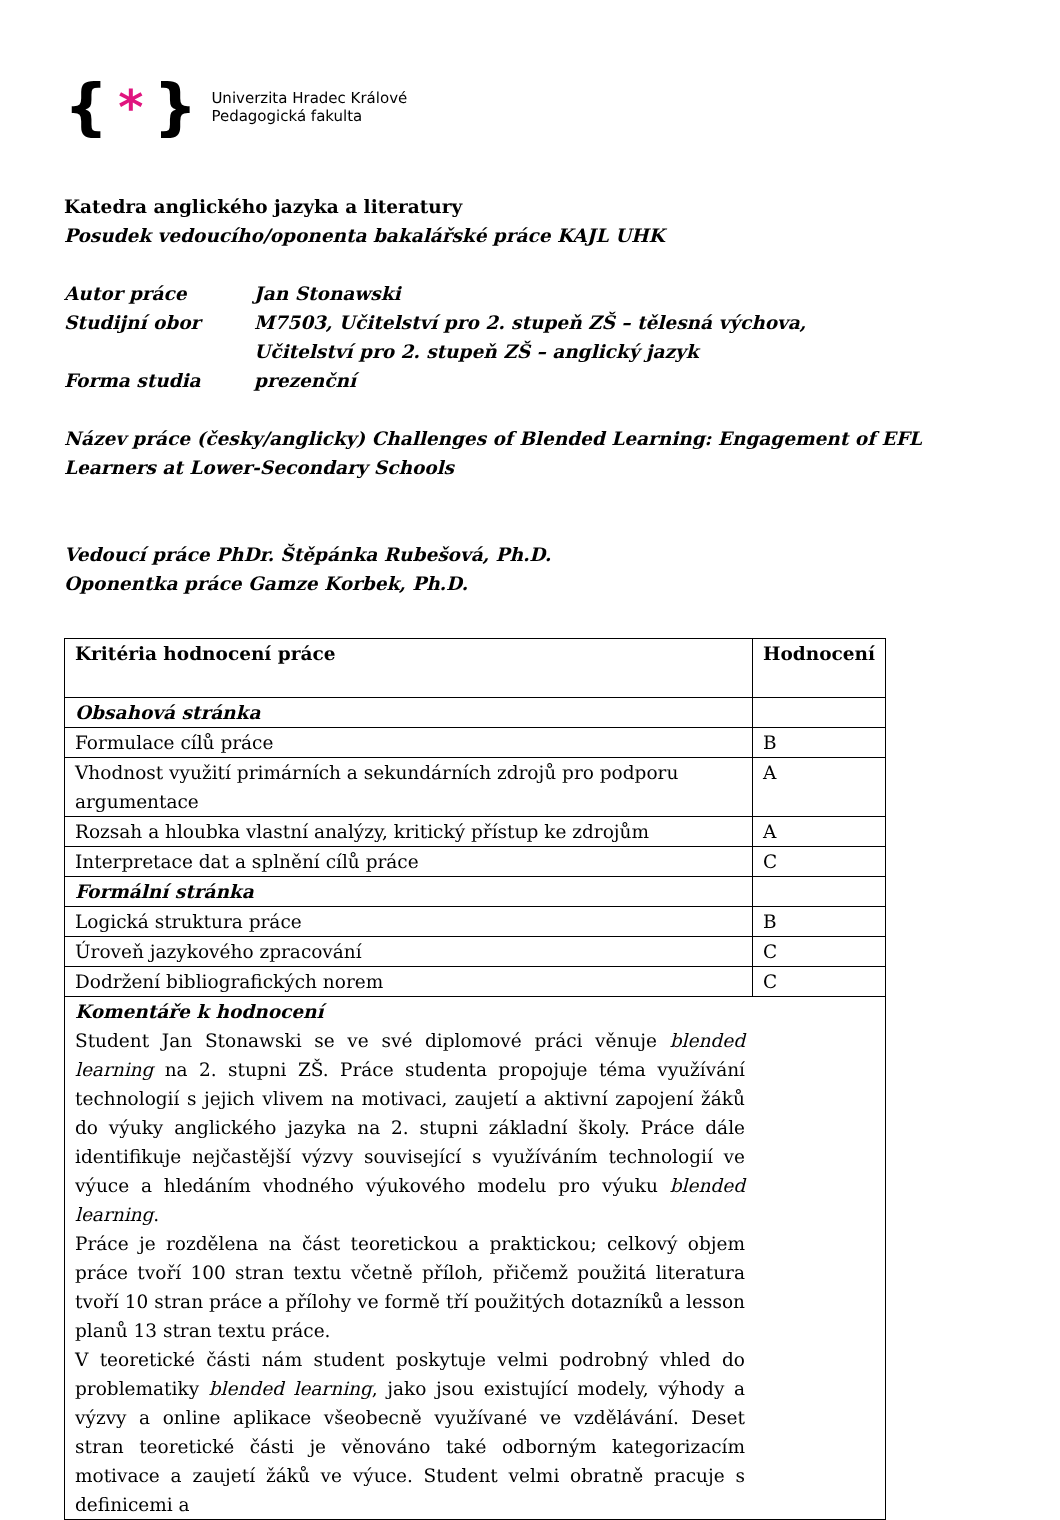{ * }
Univerzita Hradec Králové
Pedagogická fakulta
Katedra anglického jazyka a literatury
Posudek vedoucího/oponenta bakalářské práce KAJL UHK
Autor práce Jan Stonawski
Studijní obor M7503, Učitelství pro 2. stupeň ZŠ – tělesná výchova,
Učitelství pro 2. stupeň ZŠ – anglický jazyk
Forma studia prezenční
Název práce (česky/anglicky) Challenges of Blended Learning: Engagement of EFL Learners at Lower-Secondary Schools
Vedoucí práce PhDr. Štěpánka Rubešová, Ph.D.
Oponentka práce Gamze Korbek, Ph.D.
| Kritéria hodnocení práce | Hodnocení |
| --- | --- |
| Obsahová stránka | |
| Formulace cílů práce | B |
| Vhodnost využití primárních a sekundárních zdrojů pro podporu argumentace | A |
| Rozsah a hloubka vlastní analýzy, kritický přístup ke zdrojům | A |
| Interpretace dat a splnění cílů práce | C |
| Formální stránka | |
| Logická struktura práce | B |
| Úroveň jazykového zpracování | C |
| Dodržení bibliografických norem | C |
| Komentáře k hodnocení Student Jan Stonawski se ve své diplomové práci věnuje blended learning na 2. stupni ZŠ. Práce studenta propojuje téma využívání technologií s jejich vlivem na motivaci, zaujetí a aktivní zapojení žáků do výuky anglického jazyka na 2. stupni základní školy. Práce dále identifikuje nejčastější výzvy související s využíváním technologií ve výuce a hledáním vhodného výukového modelu pro výuku blended learning . Práce je rozdělena na část teoretickou a praktickou; celkový objem práce tvoří 100 stran textu včetně příloh, přičemž použitá literatura tvoří 10 stran práce a přílohy ve formě tří použitých dotazníků a lesson planů 13 stran textu práce. V teoretické části nám student poskytuje velmi podrobný vhled do problematiky blended learning , jako jsou existující modely, výhody a výzvy a online aplikace všeobecně využívané ve vzdělávání. Deset stran teoretické části je věnováno také odborným kategorizacím motivace a zaujetí žáků ve výuce. Student velmi obratně pracuje s definicemi a | |